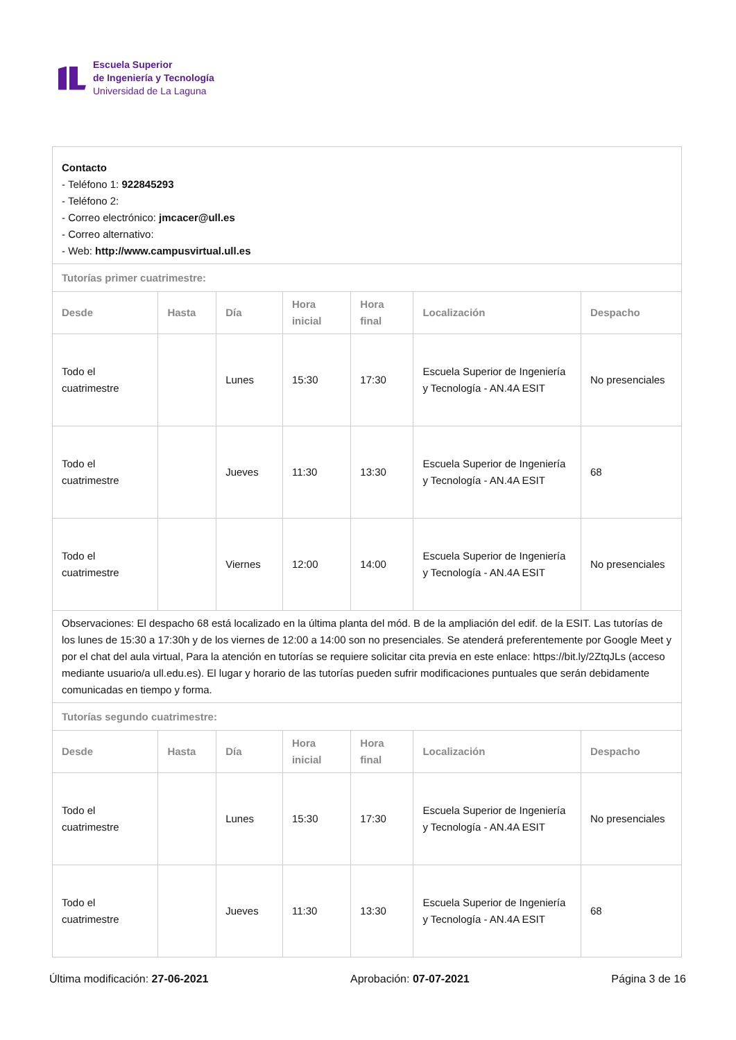Escuela Superior
de Ingeniería y Tecnología
Universidad de La Laguna
| Contacto - Teléfono 1: 922845293 - Teléfono 2: - Correo electrónico: jmcacer@ull.es - Correo alternativo: - Web: http://www.campusvirtual.ull.es | | | | | | |
| Tutorías primer cuatrimestre: | | | | | | |
| Desde | Hasta | Día | Hora inicial | Hora final | Localización | Despacho |
| Todo el cuatrimestre | | Lunes | 15:30 | 17:30 | Escuela Superior de Ingeniería y Tecnología - AN.4A ESIT | No presenciales |
| Todo el cuatrimestre | | Jueves | 11:30 | 13:30 | Escuela Superior de Ingeniería y Tecnología - AN.4A ESIT | 68 |
| Todo el cuatrimestre | | Viernes | 12:00 | 14:00 | Escuela Superior de Ingeniería y Tecnología - AN.4A ESIT | No presenciales |
| Observaciones: El despacho 68 está localizado en la última planta del mód. B de la ampliación del edif. de la ESIT. Las tutorías de los lunes de 15:30 a 17:30h y de los viernes de 12:00 a 14:00 son no presenciales. Se atenderá preferentemente por Google Meet y por el chat del aula virtual, Para la atención en tutorías se requiere solicitar cita previa en este enlace: https://bit.ly/2ZtqJLs (acceso mediante usuario/a ull.edu.es). El lugar y horario de las tutorías pueden sufrir modificaciones puntuales que serán debidamente comunicadas en tiempo y forma. | | | | | | |
| Tutorías segundo cuatrimestre: | | | | | | |
| Desde | Hasta | Día | Hora inicial | Hora final | Localización | Despacho |
| Todo el cuatrimestre | | Lunes | 15:30 | 17:30 | Escuela Superior de Ingeniería y Tecnología - AN.4A ESIT | No presenciales |
| Todo el cuatrimestre | | Jueves | 11:30 | 13:30 | Escuela Superior de Ingeniería y Tecnología - AN.4A ESIT | 68 |
Última modificación: 27-06-2021 Aprobación: 07-07-2021 Página 3 de 16